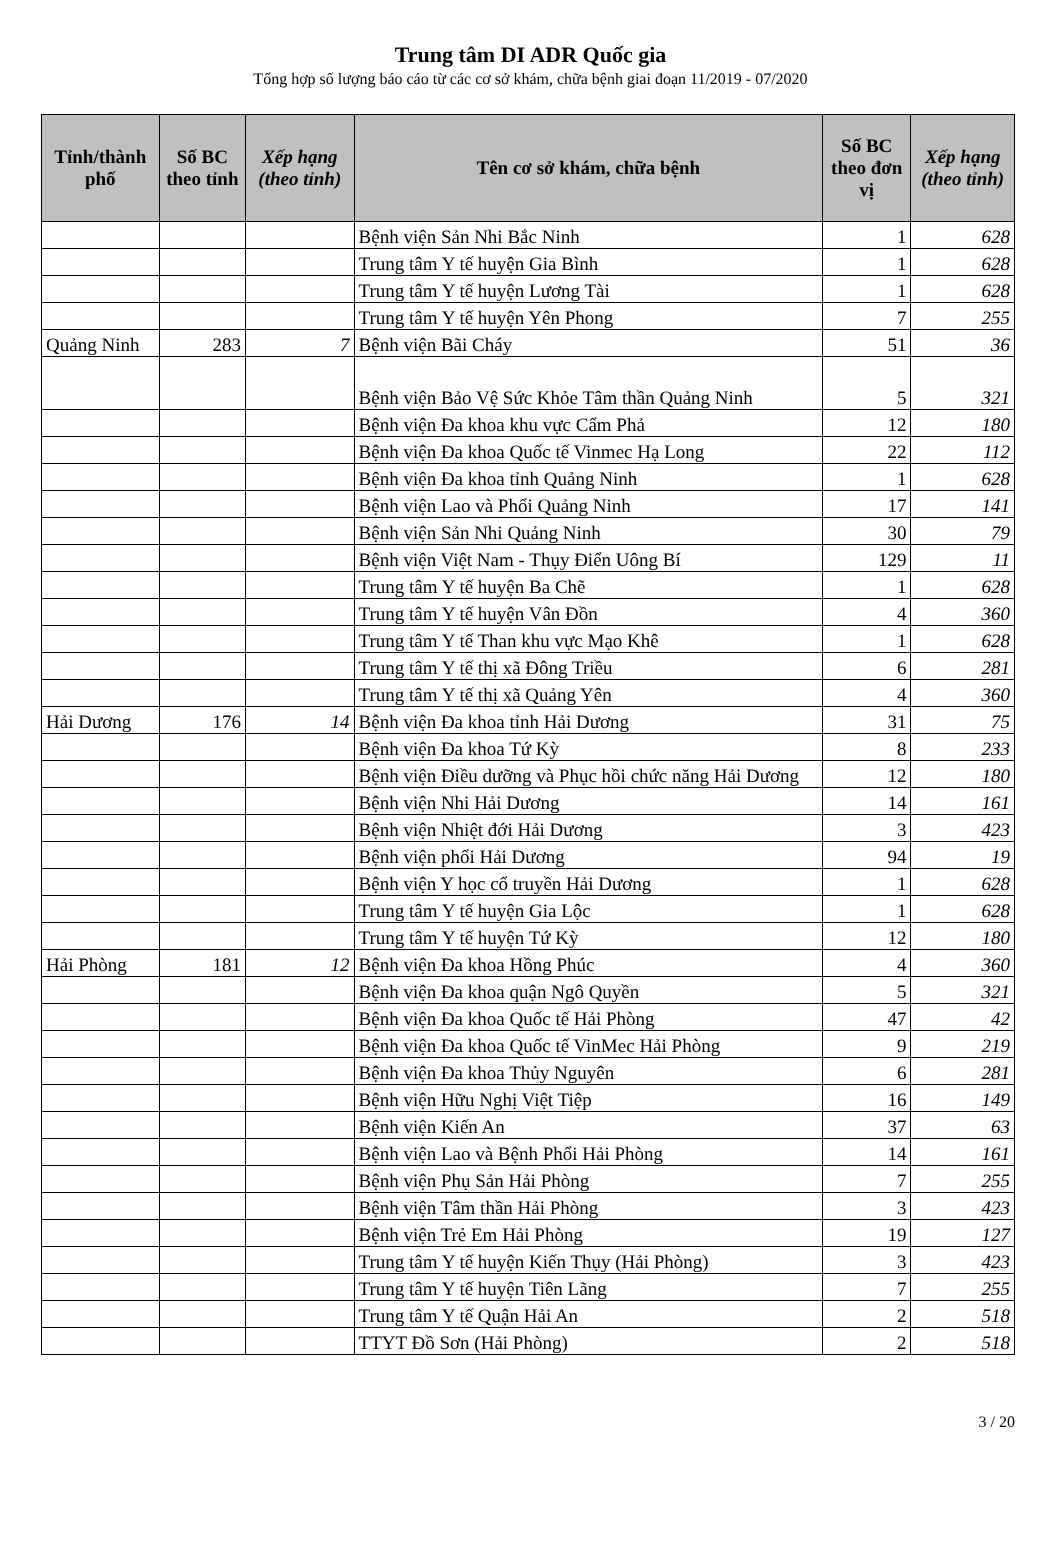Trung tâm DI ADR Quốc gia
Tổng hợp số lượng báo cáo từ các cơ sở khám, chữa bệnh giai đoạn 11/2019 - 07/2020
| Tỉnh/thành phố | Số BC theo tỉnh | Xếp hạng (theo tỉnh) | Tên cơ sở khám, chữa bệnh | Số BC theo đơn vị | Xếp hạng (theo tỉnh) |
| --- | --- | --- | --- | --- | --- |
| | | | Bệnh viện Sản Nhi Bắc Ninh | 1 | 628 |
| | | | Trung tâm Y tế huyện Gia Bình | 1 | 628 |
| | | | Trung tâm Y tế huyện Lương Tài | 1 | 628 |
| | | | Trung tâm Y tế huyện Yên Phong | 7 | 255 |
| Quảng Ninh | 283 | 7 | Bệnh viện Bãi Cháy | 51 | 36 |
| | | | Bệnh viện Bảo Vệ Sức Khỏe Tâm thần Quảng Ninh | 5 | 321 |
| | | | Bệnh viện Đa khoa khu vực Cẩm Phả | 12 | 180 |
| | | | Bệnh viện Đa khoa Quốc tế Vinmec Hạ Long | 22 | 112 |
| | | | Bệnh viện Đa khoa tỉnh Quảng Ninh | 1 | 628 |
| | | | Bệnh viện Lao và Phổi Quảng Ninh | 17 | 141 |
| | | | Bệnh viện Sản Nhi Quảng Ninh | 30 | 79 |
| | | | Bệnh viện Việt Nam - Thụy Điển Uông Bí | 129 | 11 |
| | | | Trung tâm Y tế huyện Ba Chẽ | 1 | 628 |
| | | | Trung tâm Y tế huyện Vân Đồn | 4 | 360 |
| | | | Trung tâm Y tế Than khu vực Mạo Khê | 1 | 628 |
| | | | Trung tâm Y tế thị xã Đông Triều | 6 | 281 |
| | | | Trung tâm Y tế thị xã Quảng Yên | 4 | 360 |
| Hải Dương | 176 | 14 | Bệnh viện Đa khoa tỉnh Hải Dương | 31 | 75 |
| | | | Bệnh viện Đa khoa Tứ Kỳ | 8 | 233 |
| | | | Bệnh viện Điều dưỡng và Phục hồi chức năng Hải Dương | 12 | 180 |
| | | | Bệnh viện Nhi Hải Dương | 14 | 161 |
| | | | Bệnh viện Nhiệt đới Hải Dương | 3 | 423 |
| | | | Bệnh viện phổi Hải Dương | 94 | 19 |
| | | | Bệnh viện Y học cổ truyền Hải Dương | 1 | 628 |
| | | | Trung tâm Y tế huyện Gia Lộc | 1 | 628 |
| | | | Trung tâm Y tế huyện Tứ Kỳ | 12 | 180 |
| Hải Phòng | 181 | 12 | Bệnh viện Đa khoa Hồng Phúc | 4 | 360 |
| | | | Bệnh viện Đa khoa quận Ngô Quyền | 5 | 321 |
| | | | Bệnh viện Đa khoa Quốc tế Hải Phòng | 47 | 42 |
| | | | Bệnh viện Đa khoa Quốc tế VinMec Hải Phòng | 9 | 219 |
| | | | Bệnh viện Đa khoa Thủy Nguyên | 6 | 281 |
| | | | Bệnh viện Hữu Nghị Việt Tiệp | 16 | 149 |
| | | | Bệnh viện Kiến An | 37 | 63 |
| | | | Bệnh viện Lao và Bệnh Phổi Hải Phòng | 14 | 161 |
| | | | Bệnh viện Phụ Sản Hải Phòng | 7 | 255 |
| | | | Bệnh viện Tâm thần Hải Phòng | 3 | 423 |
| | | | Bệnh viện Trẻ Em Hải Phòng | 19 | 127 |
| | | | Trung tâm Y tế huyện Kiến Thụy (Hải Phòng) | 3 | 423 |
| | | | Trung tâm Y tế huyện Tiên Lãng | 7 | 255 |
| | | | Trung tâm Y tế Quận Hải An | 2 | 518 |
| | | | TTYT Đồ Sơn (Hải Phòng) | 2 | 518 |
3 / 20